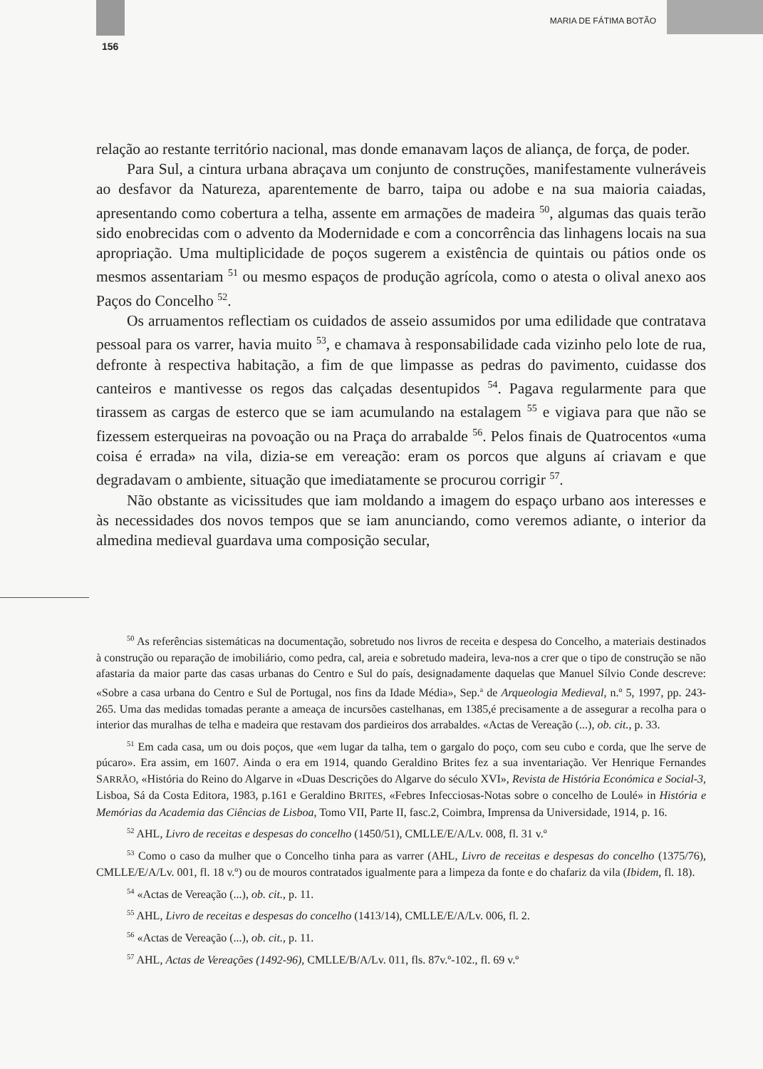156 MARIA DE FÁTIMA BOTÃO
relação ao restante território nacional, mas donde emanavam laços de aliança, de força, de poder.
Para Sul, a cintura urbana abraçava um conjunto de construções, manifestamente vulneráveis ao desfavor da Natureza, aparentemente de barro, taipa ou adobe e na sua maioria caiadas, apresentando como cobertura a telha, assente em armações de madeira <sup>50</sup>, algumas das quais terão sido enobrecidas com o advento da Modernidade e com a concorrência das linhagens locais na sua apropriação. Uma multiplicidade de poços sugerem a existência de quintais ou pátios onde os mesmos assentariam <sup>51</sup> ou mesmo espaços de produção agrícola, como o atesta o olival anexo aos Paços do Concelho <sup>52</sup>.
Os arruamentos reflectiam os cuidados de asseio assumidos por uma edilidade que contratava pessoal para os varrer, havia muito <sup>53</sup>, e chamava à responsabilidade cada vizinho pelo lote de rua, defronte à respectiva habitação, a fim de que limpasse as pedras do pavimento, cuidasse dos canteiros e mantivesse os regos das calçadas desentupidos <sup>54</sup>. Pagava regularmente para que tirassem as cargas de esterco que se iam acumulando na estalagem <sup>55</sup> e vigiava para que não se fizessem esterqueiras na povoação ou na Praça do arrabalde <sup>56</sup>. Pelos finais de Quatrocentos «uma coisa é errada» na vila, dizia-se em vereação: eram os porcos que alguns aí criavam e que degradavam o ambiente, situação que imediatamente se procurou corrigir <sup>57</sup>.
Não obstante as vicissitudes que iam moldando a imagem do espaço urbano aos interesses e às necessidades dos novos tempos que se iam anunciando, como veremos adiante, o interior da almedina medieval guardava uma composição secular,
<sup>50</sup> As referências sistemáticas na documentação, sobretudo nos livros de receita e despesa do Concelho, a materiais destinados à construção ou reparação de imobiliário, como pedra, cal, areia e sobretudo madeira, leva-nos a crer que o tipo de construção se não afastaria da maior parte das casas urbanas do Centro e Sul do país, designadamente daquelas que Manuel Sílvio Conde descreve: «Sobre a casa urbana do Centro e Sul de Portugal, nos fins da Idade Média», Sep.<sup>a</sup> de Arqueologia Medieval, n.º 5, 1997, pp. 243-265. Uma das medidas tomadas perante a ameaça de incursões castelhanas, em 1385,é precisamente a de assegurar a recolha para o interior das muralhas de telha e madeira que restavam dos pardieiros dos arrabaldes. «Actas de Vereação (...), ob. cit., p. 33.
<sup>51</sup> Em cada casa, um ou dois poços, que «em lugar da talha, tem o gargalo do poço, com seu cubo e corda, que lhe serve de púcaro». Era assim, em 1607. Ainda o era em 1914, quando Geraldino Brites fez a sua inventariação. Ver Henrique Fernandes SARRÃO, «História do Reino do Algarve in «Duas Descrições do Algarve do século XVI», Revista de História Económica e Social-3, Lisboa, Sá da Costa Editora, 1983, p.161 e Geraldino BRITES, «Febres Infecciosas-Notas sobre o concelho de Loulé» in História e Memórias da Academia das Ciências de Lisboa, Tomo VII, Parte II, fasc.2, Coimbra, Imprensa da Universidade, 1914, p. 16.
<sup>52</sup> AHL, Livro de receitas e despesas do concelho (1450/51), CMLLE/E/A/Lv. 008, fl. 31 v.º
<sup>53</sup> Como o caso da mulher que o Concelho tinha para as varrer (AHL, Livro de receitas e despesas do concelho (1375/76), CMLLE/E/A/Lv. 001, fl. 18 v.º) ou de mouros contratados igualmente para a limpeza da fonte e do chafariz da vila (Ibidem, fl. 18).
<sup>54</sup> «Actas de Vereação (...), ob. cit., p. 11.
<sup>55</sup> AHL, Livro de receitas e despesas do concelho (1413/14), CMLLE/E/A/Lv. 006, fl. 2.
<sup>56</sup> «Actas de Vereação (...), ob. cit., p. 11.
<sup>57</sup> AHL, Actas de Vereações (1492-96), CMLLE/B/A/Lv. 011, fls. 87v.º-102., fl. 69 v.º